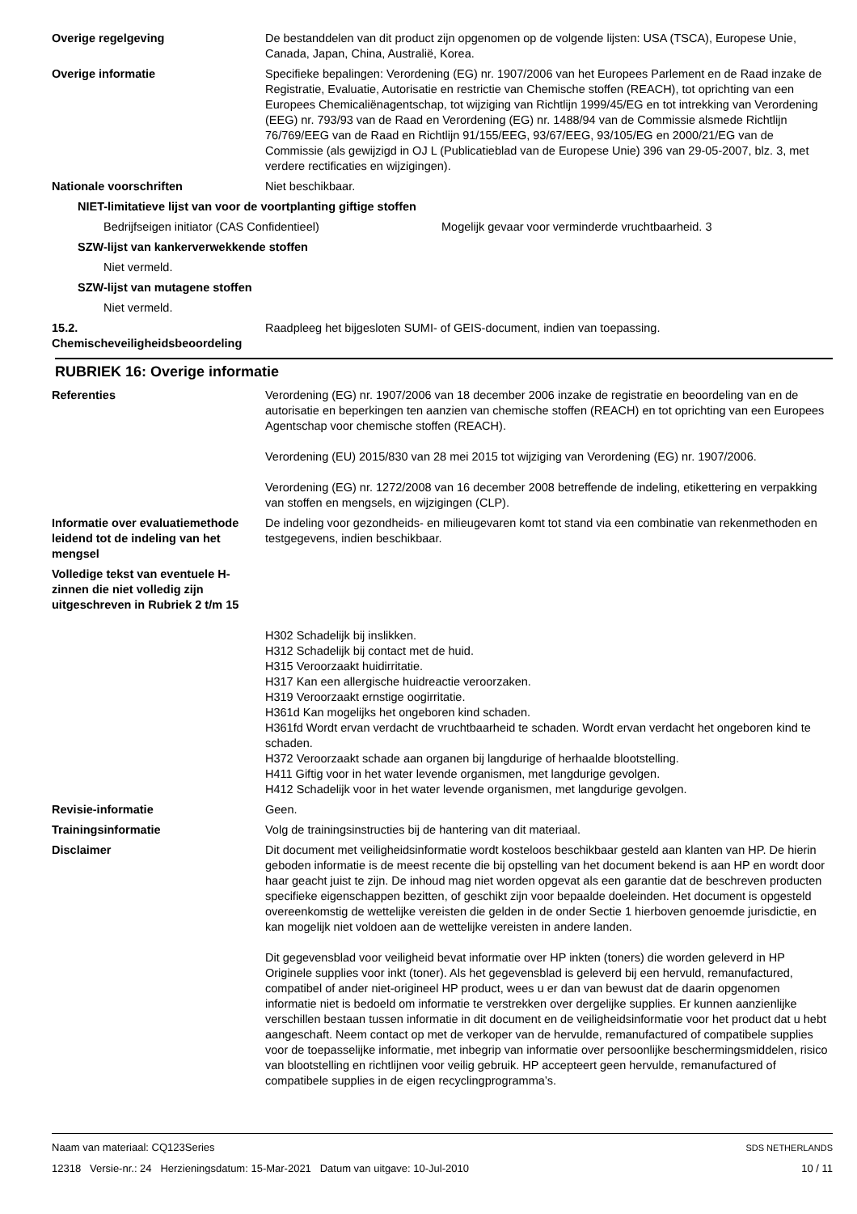Overige regelgeving De bestanddelen van dit product zijn opgenomen op de volgende lijsten: USA (TSCA), Europese Unie, Canada, Japan, China, Australië, Korea.
Overige informatie Specifieke bepalingen: Verordening (EG) nr. 1907/2006 van het Europees Parlement en de Raad inzake de Registratie, Evaluatie, Autorisatie en restrictie van Chemische stoffen (REACH), tot oprichting van een Europees Chemicaliënagentschap, tot wijziging van Richtlijn 1999/45/EG en tot intrekking van Verordening (EEG) nr. 793/93 van de Raad en Verordening (EG) nr. 1488/94 van de Commissie alsmede Richtlijn 76/769/EEG van de Raad en Richtlijn 91/155/EEG, 93/67/EEG, 93/105/EG en 2000/21/EG van de Commissie (als gewijzigd in OJ L (Publicatieblad van de Europese Unie) 396 van 29-05-2007, blz. 3, met verdere rectificaties en wijzigingen).
Nationale voorschriften Niet beschikbaar.
NIET-limitatieve lijst van voor de voortplanting giftige stoffen
Bedrijfseigen initiator (CAS Confidentieel) Mogelijk gevaar voor verminderde vruchtbaarheid. 3
SZW-lijst van kankerverwekkende stoffen
Niet vermeld.
SZW-lijst van mutagene stoffen
Niet vermeld.
15.2. Chemischeveiligheidsbeoordeling
Raadpleeg het bijgesloten SUMI- of GEIS-document, indien van toepassing.
RUBRIEK 16: Overige informatie
Referenties Verordening (EG) nr. 1907/2006 van 18 december 2006 inzake de registratie en beoordeling van en de autorisatie en beperkingen ten aanzien van chemische stoffen (REACH) en tot oprichting van een Europees Agentschap voor chemische stoffen (REACH).
Verordening (EU) 2015/830 van 28 mei 2015 tot wijziging van Verordening (EG) nr. 1907/2006.
Verordening (EG) nr. 1272/2008 van 16 december 2008 betreffende de indeling, etikettering en verpakking van stoffen en mengsels, en wijzigingen (CLP).
Informatie over evaluatiemethode leidend tot de indeling van het mengsel
De indeling voor gezondheids- en milieugevaren komt tot stand via een combinatie van rekenmethoden en testgegevens, indien beschikbaar.
Volledige tekst van eventuele H-zinnen die niet volledig zijn uitgeschreven in Rubriek 2 t/m 15
H302 Schadelijk bij inslikken.
H312 Schadelijk bij contact met de huid.
H315 Veroorzaakt huidirritatie.
H317 Kan een allergische huidreactie veroorzaken.
H319 Veroorzaakt ernstige oogirritatie.
H361d Kan mogelijks het ongeboren kind schaden.
H361fd Wordt ervan verdacht de vruchtbaarheid te schaden. Wordt ervan verdacht het ongeboren kind te schaden.
H372 Veroorzaakt schade aan organen bij langdurige of herhaalde blootstelling.
H411 Giftig voor in het water levende organismen, met langdurige gevolgen.
H412 Schadelijk voor in het water levende organismen, met langdurige gevolgen.
Revisie-informatie Geen.
Trainingsinformatie Volg de trainingsinstructies bij de hantering van dit materiaal.
Disclaimer Dit document met veiligheidsinformatie wordt kosteloos beschikbaar gesteld aan klanten van HP. De hierin geboden informatie is de meest recente die bij opstelling van het document bekend is aan HP en wordt door haar geacht juist te zijn. De inhoud mag niet worden opgevat als een garantie dat de beschreven producten specifieke eigenschappen bezitten, of geschikt zijn voor bepaalde doeleinden. Het document is opgesteld overeenkomstig de wettelijke vereisten die gelden in de onder Sectie 1 hierboven genoemde jurisdictie, en kan mogelijk niet voldoen aan de wettelijke vereisten in andere landen.
Dit gegevensblad voor veiligheid bevat informatie over HP inkten (toners) die worden geleverd in HP Originele supplies voor inkt (toner). Als het gegevensblad is geleverd bij een hervuld, remanufactured, compatibel of ander niet-origineel HP product, wees u er dan van bewust dat de daarin opgenomen informatie niet is bedoeld om informatie te verstrekken over dergelijke supplies. Er kunnen aanzienlijke verschillen bestaan tussen informatie in dit document en de veiligheidsinformatie voor het product dat u hebt aangeschaft. Neem contact op met de verkoper van de hervulde, remanufactured of compatibele supplies voor de toepasselijke informatie, met inbegrip van informatie over persoonlijke beschermingsmiddelen, risico van blootstelling en richtlijnen voor veilig gebruik. HP accepteert geen hervulde, remanufactured of compatibele supplies in de eigen recyclingprogramma’s.
Naam van materiaal: CQ123Series SDS NETHERLANDS
12318 Versie-nr.: 24 Herzieningsdatum: 15-Mar-2021 Datum van uitgave: 10-Jul-2010 10 / 11